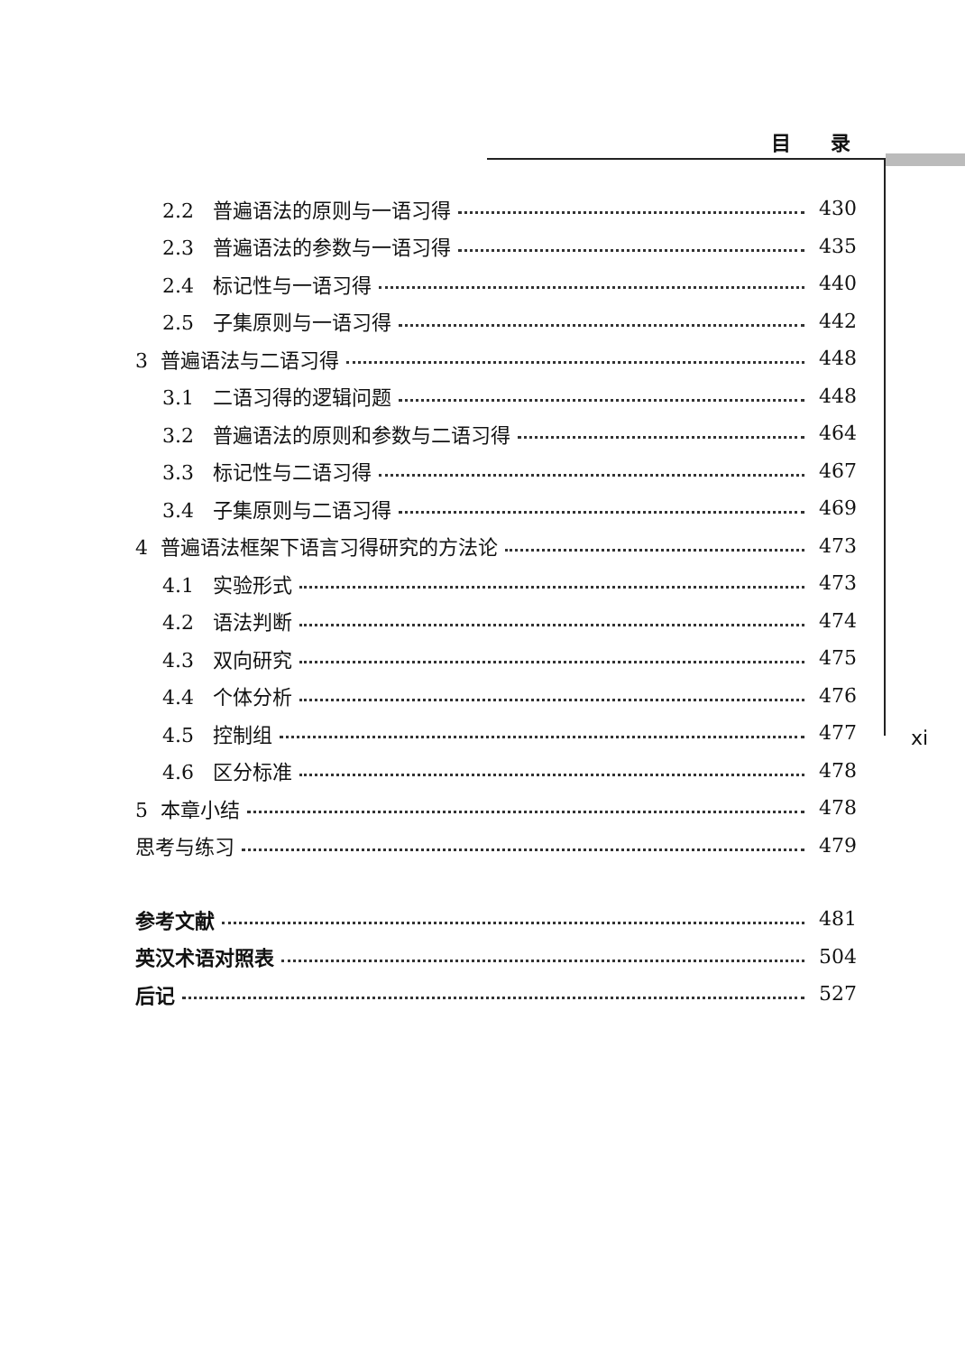目 录
2.2 普遍语法的原则与一语习得 430
2.3 普遍语法的参数与一语习得 435
2.4 标记性与一语习得 440
2.5 子集原则与一语习得 442
3 普遍语法与二语习得 448
3.1 二语习得的逻辑问题 448
3.2 普遍语法的原则和参数与二语习得 464
3.3 标记性与二语习得 467
3.4 子集原则与二语习得 469
4 普遍语法框架下语言习得研究的方法论 473
4.1 实验形式 473
4.2 语法判断 474
4.3 双向研究 475
4.4 个体分析 476
4.5 控制组 477
4.6 区分标准 478
5 本章小结 478
思考与练习 479
参考文献 481
英汉术语对照表 504
后记 527
xi